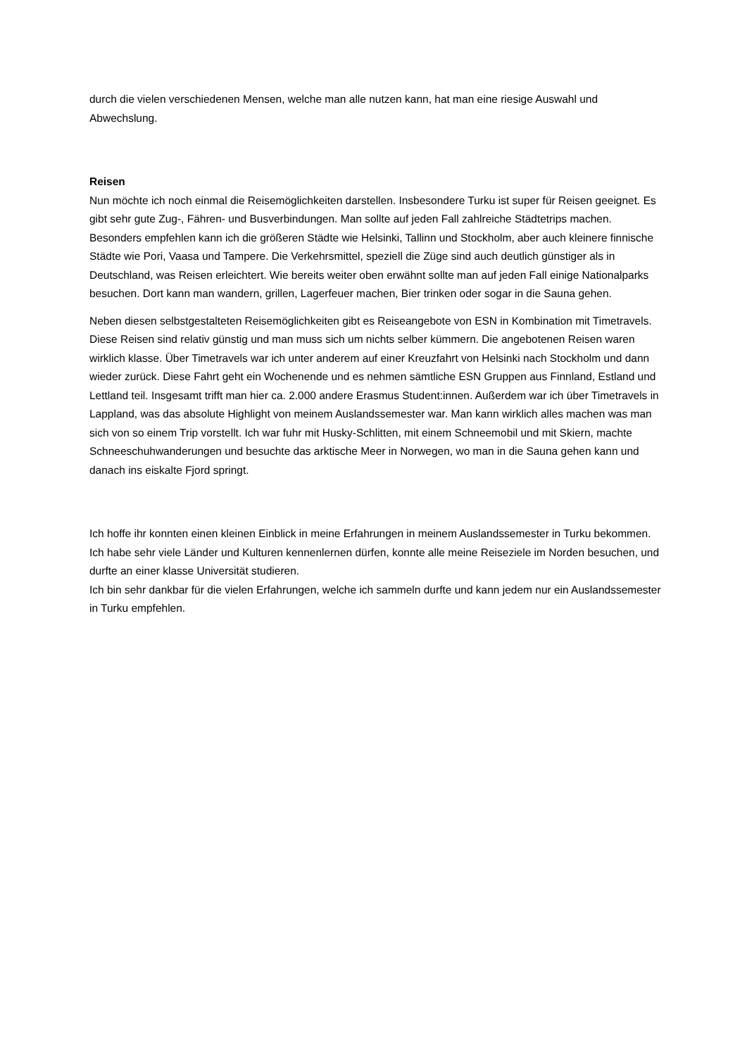durch die vielen verschiedenen Mensen, welche man alle nutzen kann, hat man eine riesige Auswahl und Abwechslung.
Reisen
Nun möchte ich noch einmal die Reisemöglichkeiten darstellen. Insbesondere Turku ist super für Reisen geeignet. Es gibt sehr gute Zug-, Fähren- und Busverbindungen. Man sollte auf jeden Fall zahlreiche Städtetrips machen. Besonders empfehlen kann ich die größeren Städte wie Helsinki, Tallinn und Stockholm, aber auch kleinere finnische Städte wie Pori, Vaasa und Tampere. Die Verkehrsmittel, speziell die Züge sind auch deutlich günstiger als in Deutschland, was Reisen erleichtert. Wie bereits weiter oben erwähnt sollte man auf jeden Fall einige Nationalparks besuchen. Dort kann man wandern, grillen, Lagerfeuer machen, Bier trinken oder sogar in die Sauna gehen.
Neben diesen selbstgestalteten Reisemöglichkeiten gibt es Reiseangebote von ESN in Kombination mit Timetravels. Diese Reisen sind relativ günstig und man muss sich um nichts selber kümmern. Die angebotenen Reisen waren wirklich klasse. Über Timetravels war ich unter anderem auf einer Kreuzfahrt von Helsinki nach Stockholm und dann wieder zurück. Diese Fahrt geht ein Wochenende und es nehmen sämtliche ESN Gruppen aus Finnland, Estland und Lettland teil. Insgesamt trifft man hier ca. 2.000 andere Erasmus Student:innen. Außerdem war ich über Timetravels in Lappland, was das absolute Highlight von meinem Auslandssemester war. Man kann wirklich alles machen was man sich von so einem Trip vorstellt. Ich war fuhr mit Husky-Schlitten, mit einem Schneemobil und mit Skiern, machte Schneeschuhwanderungen und besuchte das arktische Meer in Norwegen, wo man in die Sauna gehen kann und danach ins eiskalte Fjord springt.
Ich hoffe ihr konnten einen kleinen Einblick in meine Erfahrungen in meinem Auslandssemester in Turku bekommen. Ich habe sehr viele Länder und Kulturen kennenlernen dürfen, konnte alle meine Reiseziele im Norden besuchen, und durfte an einer klasse Universität studieren.
Ich bin sehr dankbar für die vielen Erfahrungen, welche ich sammeln durfte und kann jedem nur ein Auslandssemester in Turku empfehlen.